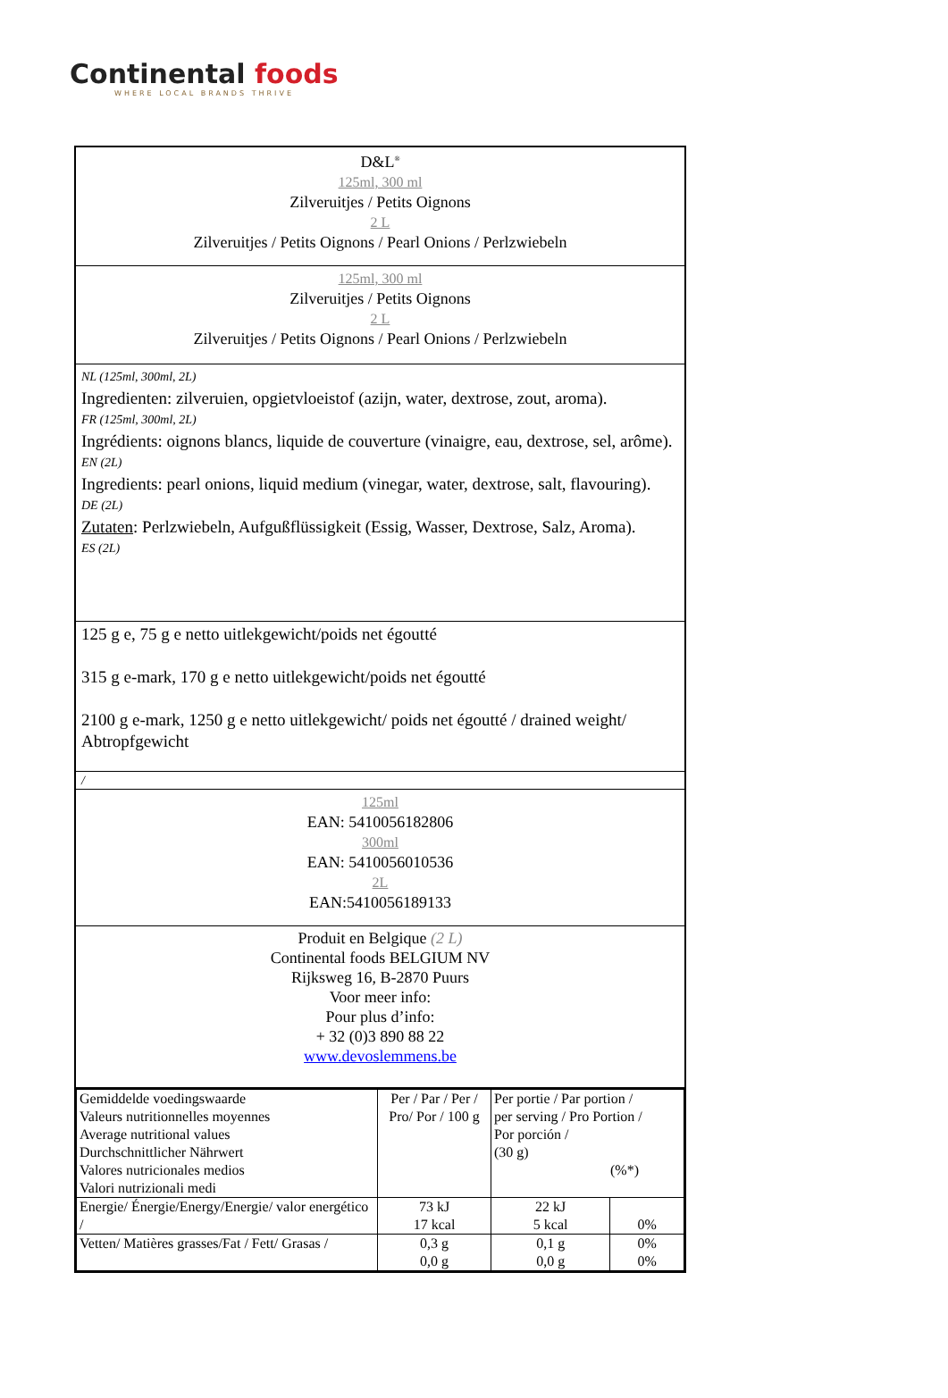Continental foods
WHERE LOCAL BRANDS THRIVE
D&L<sup>®</sup>
125ml, 300 ml
Zilveruitjes / Petits Oignons
2 L
Zilveruitjes / Petits Oignons / Pearl Onions / Perlzwiebeln
125ml, 300 ml
Zilveruitjes / Petits Oignons
2 L
Zilveruitjes / Petits Oignons / Pearl Onions / Perlzwiebeln
NL (125ml, 300ml, 2L)
Ingredienten: zilveruien, opgietvloeistof (azijn, water, dextrose, zout, aroma).
FR (125ml, 300ml, 2L)
Ingrédients: oignons blancs, liquide de couverture (vinaigre, eau, dextrose, sel, arôme).
EN (2L)
Ingredients: pearl onions, liquid medium (vinegar, water, dextrose, salt, flavouring).
DE (2L)
Zutaten: Perlzwiebeln, Aufgußflüssigkeit (Essig, Wasser, Dextrose, Salz, Aroma).
ES (2L)
125 g e, 75 g e netto uitlekgewicht/poids net égoutté
315 g e-mark, 170 g e netto uitlekgewicht/poids net égoutté
2100 g e-mark, 1250 g e netto uitlekgewicht/ poids net égoutté / drained weight/ Abtropfgewicht
/
125ml
EAN: 5410056182806
300ml
EAN: 5410056010536
2L
EAN:5410056189133
Produit en Belgique (2 L)
Continental foods BELGIUM NV
Rijksweg 16, B-2870 Puurs
Voor meer info:
Pour plus d’info:
+ 32 (0)3 890 88 22
www.devoslemmens.be
| Gemiddelde voedingswaarde Valeurs nutritionnelles moyennes Average nutritional values Durchschnittlicher Nährwert Valores nutricionales medios Valori nutrizionali medi | Per / Par / Per / Pro/ Por / 100 g | Per portie / Par portion / per serving / Pro Portion / Por porción / (30 g) (%*) | |
| Energie/ Énergie/Energy/Energie/ valor energético / | 73 kJ 17 kcal | 22 kJ 5 kcal | 0% |
| Vetten/ Matières grasses/Fat / Fett/ Grasas / | 0,3 g 0,0 g | 0,1 g 0,0 g | 0% 0% |